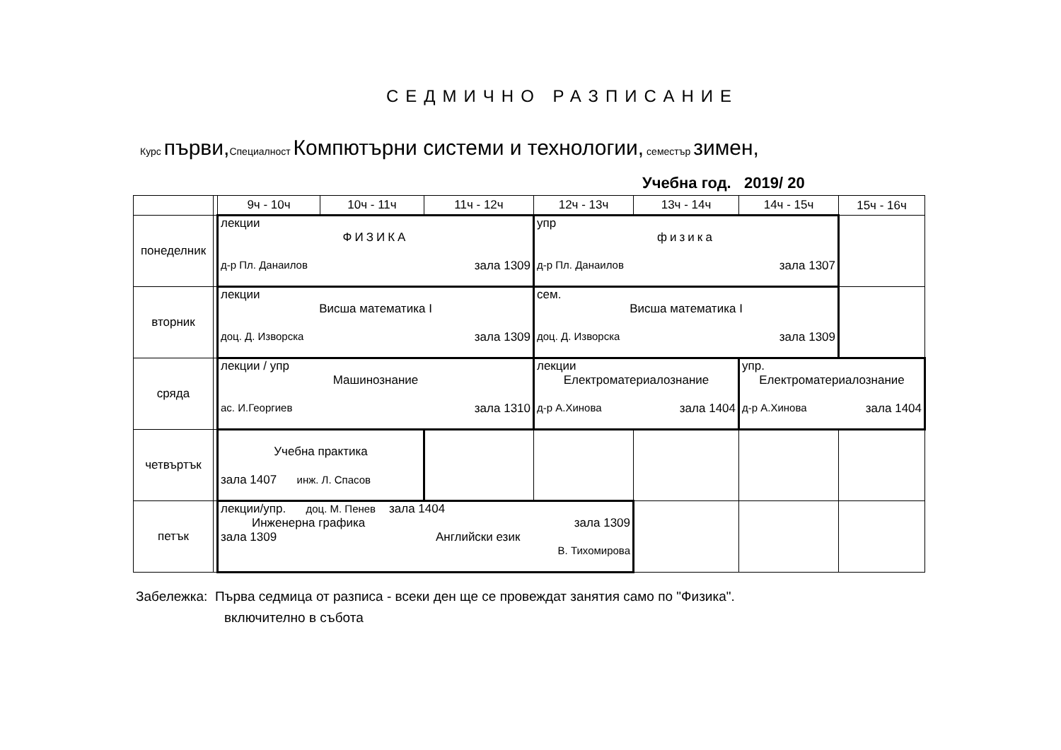СЕДМИЧНО РАЗПИСАНИЕ
Курс първи, Специалност Компютърни системи и технологии, семестър зимен,
Учебна год. 2019/ 20
| | | 9ч - 10ч | 10ч - 11ч | 11ч - 12ч | 12ч - 13ч | 13ч - 14ч | 14ч - 15ч | 15ч - 16ч |
| понеделник | | лекции ФИЗИКА д-р Пл. Данаилов зала 1309 | | | упр физика д-р Пл. Данаилов зала 1307 | | | |
| вторник | | лекции Висша математика I доц. Д. Изворска зала 1309 | | | сем. Висша математика I доц. Д. Изворска зала 1309 | | | |
| сряда | | лекции / упр Машинознание ас. И.Георгиев зала 1310 | | | лекции Електроматериалознание д-р А.Хинова зала 1404 | | упр. Електроматериалознание д-р А.Хинова зала 1404 | |
| четвъртък | | Учебна практика зала 1407 инж. Л. Спасов | | | | | | |
| петък | | лекции/упр. доц. М. Пенев зала 1404 Инженерна графика зала 1309 зала 1309 Английски език В. Тихомирова | | | | | | |
Забележка: Първа седмица от разписа - всеки ден ще се провеждат занятия само по "Физика".
включително в събота